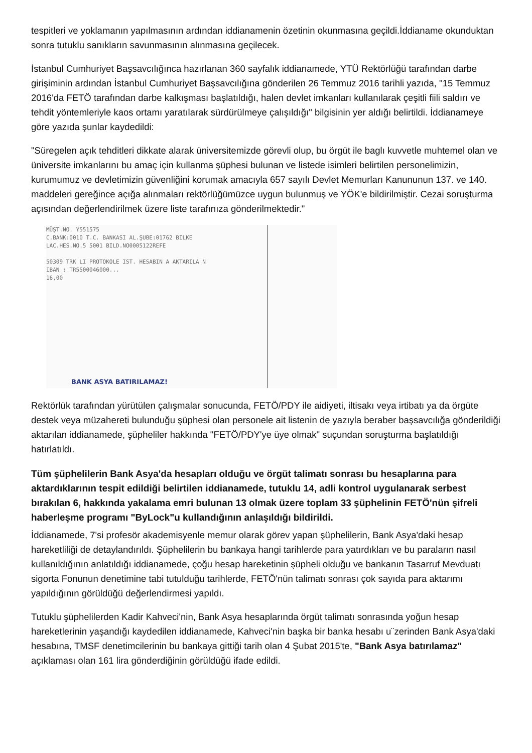tespitleri ve yoklamanın yapılmasının ardından iddianamenin özetinin okunmasına geçildi.İddianame okunduktan sonra tutuklu sanıkların savunmasının alınmasına geçilecek.
İstanbul Cumhuriyet Başsavcılığınca hazırlanan 360 sayfalık iddianamede, YTÜ Rektörlüğü tarafından darbe girişiminin ardından İstanbul Cumhuriyet Başsavcılığına gönderilen 26 Temmuz 2016 tarihli yazıda, "15 Temmuz 2016'da FETÖ tarafından darbe kalkışması başlatıldığı, halen devlet imkanları kullanılarak çeşitli fiili saldırı ve tehdit yöntemleriyle kaos ortamı yaratılarak sürdürülmeye çalışıldığı" bilgisinin yer aldığı belirtildi. İddianameye göre yazıda şunlar kaydedildi:
"Süregelen açık tehditleri dikkate alarak üniversitemizde görevli olup, bu örgüt ile baglı kuvvetle muhtemel olan ve üniversite imkanlarını bu amaç için kullanma şüphesi bulunan ve listede isimleri belirtilen personelimizin, kurumumuz ve devletimizin güvenliğini korumak amacıyla 657 sayılı Devlet Memurları Kanununun 137. ve 140. maddeleri gereğince açığa alınmaları rektörlüğümüzce uygun bulunmuş ve YÖK'e bildirilmiştir. Cezai soruşturma açısından değerlendirilmek üzere liste tarafınıza gönderilmektedir."
MÜŞT.NO. Y551575
C.BANK:0010 T.C. BANKASI AL.ŞUBE:01762 BILKE
LAC.HES.NO.5 5001 BILD.NO0005122REFE
50309 TRK LI PROTOKOLE IST. HESABIN A AKTARILA N
IBAN : TR5500046000...
16,00
BANK ASYA BATIRILAMAZ!
Rektörlük tarafından yürütülen çalışmalar sonucunda, FETÖ/PDY ile aidiyeti, iltisakı veya irtibatı ya da örgüte destek veya müzahereti bulunduğu şüphesi olan personele ait listenin de yazıyla beraber başsavcılığa gönderildiği aktarılan iddianamede, şüpheliler hakkında "FETÖ/PDY'ye üye olmak" suçundan soruşturma başlatıldığı hatırlatıldı.
Tüm şüphelilerin Bank Asya'da hesapları olduğu ve örgüt talimatı sonrası bu hesaplarına para aktardıklarının tespit edildiği belirtilen iddianamede, tutuklu 14, adli kontrol uygulanarak serbest bırakılan 6, hakkında yakalama emri bulunan 13 olmak üzere toplam 33 şüphelinin FETÖ'nün şifreli haberleşme programı "ByLock"u kullandığının anlaşıldığı bildirildi.
İddianamede, 7'si profesör akademisyenle memur olarak görev yapan şüphelilerin, Bank Asya'daki hesap hareketliliği de detaylandırıldı. Şüphelilerin bu bankaya hangi tarihlerde para yatırdıkları ve bu paraların nasıl kullanıldığının anlatıldığı iddianamede, çoğu hesap hareketinin şüpheli olduğu ve bankanın Tasarruf Mevduatı sigorta Fonunun denetimine tabi tutulduğu tarihlerde, FETÖ'nün talimatı sonrası çok sayıda para aktarımı yapıldığının görüldüğü değerlendirmesi yapıldı.
Tutuklu şüphelilerden Kadir Kahveci'nin, Bank Asya hesaplarında örgüt talimatı sonrasında yoğun hesap hareketlerinin yaşandığı kaydedilen iddianamede, Kahveci'nin başka bir banka hesabı u¨zerinden Bank Asya'daki hesabına, TMSF denetimcilerinin bu bankaya gittiği tarih olan 4 Şubat 2015'te, "Bank Asya batırılamaz" açıklaması olan 161 lira gönderdiğinin görüldüğü ifade edildi.